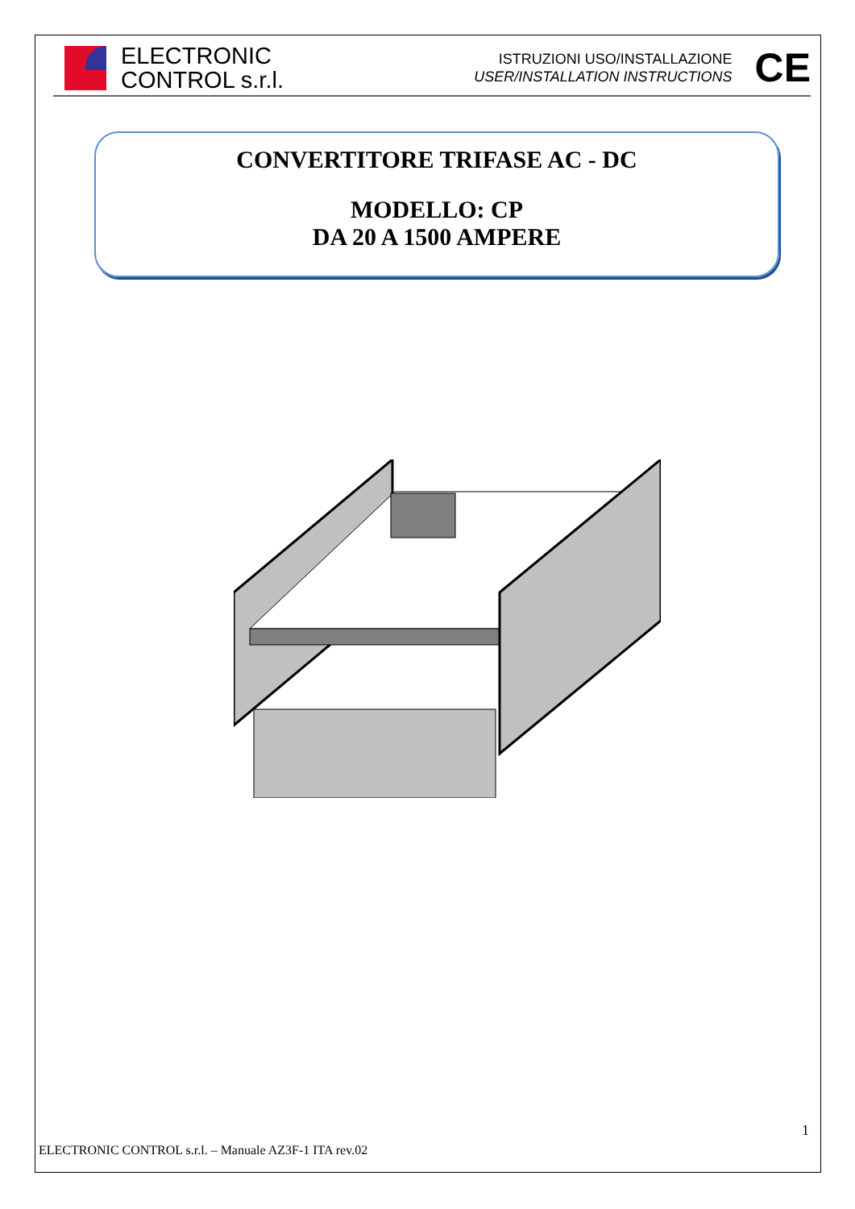ELECTRONIC
CONTROL s.r.l.
ISTRUZIONI USO/INSTALLAZIONE
USER/INSTALLATION INSTRUCTIONS
CE
CONVERTITORE TRIFASE AC - DC
MODELLO: CP
DA 20 A 1500 AMPERE
1
ELECTRONIC CONTROL s.r.l. – Manuale AZ3F-1 ITA rev.02